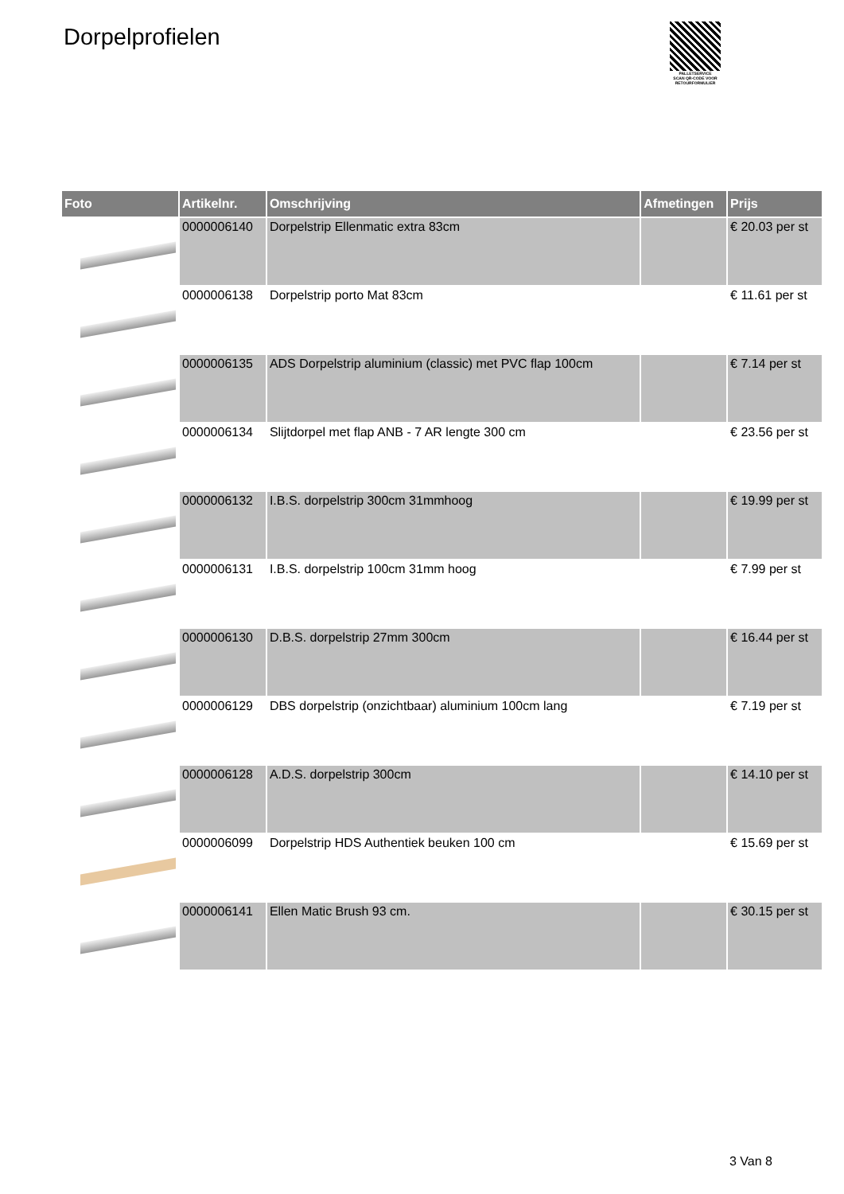Dorpelprofielen
PALLETSERVICE
SCAN QR-CODE VOOR RETOURFORMULIER
| Foto | Artikelnr. | Omschrijving | Afmetingen | Prijs |
| --- | --- | --- | --- | --- |
| | 0000006140 | Dorpelstrip Ellenmatic extra 83cm | | € 20.03 per st |
| | 0000006138 | Dorpelstrip porto Mat 83cm | | € 11.61 per st |
| | 0000006135 | ADS Dorpelstrip aluminium (classic) met PVC flap 100cm | | € 7.14 per st |
| | 0000006134 | Slijtdorpel met flap ANB - 7 AR lengte 300 cm | | € 23.56 per st |
| | 0000006132 | I.B.S. dorpelstrip 300cm 31mmhoog | | € 19.99 per st |
| | 0000006131 | I.B.S. dorpelstrip 100cm 31mm hoog | | € 7.99 per st |
| | 0000006130 | D.B.S. dorpelstrip 27mm 300cm | | € 16.44 per st |
| | 0000006129 | DBS dorpelstrip (onzichtbaar) aluminium 100cm lang | | € 7.19 per st |
| | 0000006128 | A.D.S. dorpelstrip 300cm | | € 14.10 per st |
| | 0000006099 | Dorpelstrip HDS Authentiek beuken 100 cm | | € 15.69 per st |
| | 0000006141 | Ellen Matic Brush 93 cm. | | € 30.15 per st |
3 Van 8